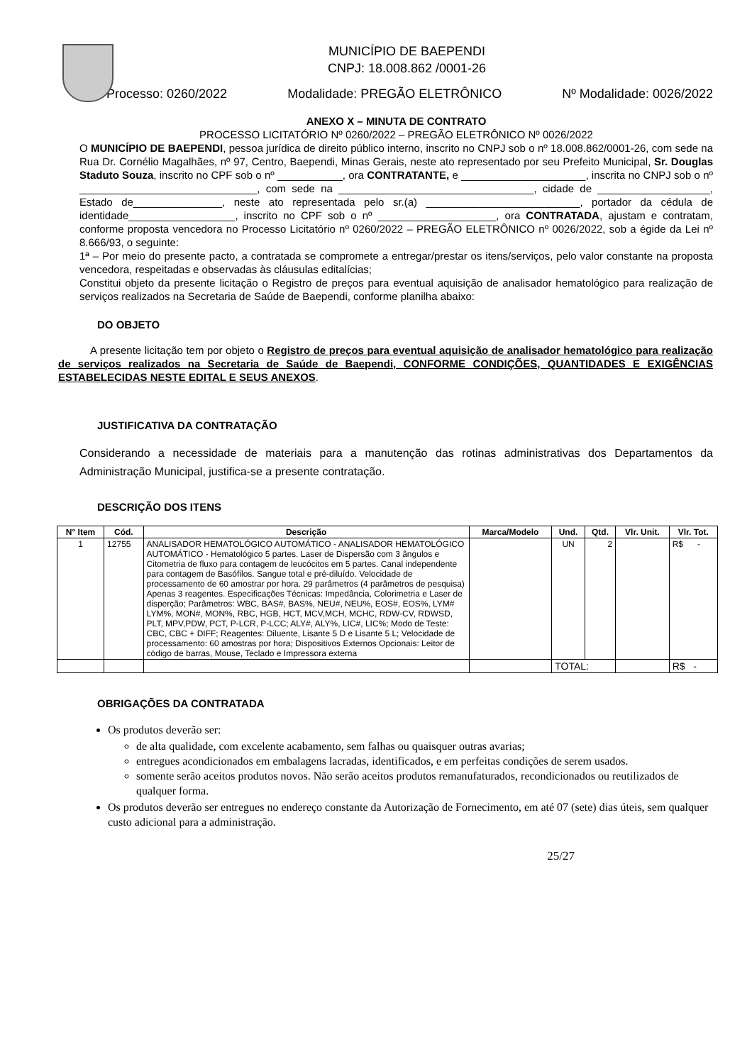MUNICÍPIO DE BAEPENDI
CNPJ: 18.008.862 /0001-26
Processo: 0260/2022 Modalidade: PREGÃO ELETRÔNICO Nº Modalidade: 0026/2022
ANEXO X – MINUTA DE CONTRATO
PROCESSO LICITATÓRIO Nº 0260/2022 – PREGÃO ELETRÔNICO Nº 0026/2022
O MUNICÍPIO DE BAEPENDI, pessoa jurídica de direito público interno, inscrito no CNPJ sob o nº 18.008.862/0001-26, com sede na Rua Dr. Cornélio Magalhães, nº 97, Centro, Baependi, Minas Gerais, neste ato representado por seu Prefeito Municipal, Sr. Douglas Staduto Souza, inscrito no CPF sob o nº ___________, ora CONTRATANTE, e _____________________, inscrita no CNPJ sob o nº ______________________________, com sede na _________________________________, cidade de ___________________, Estado de_______________, neste ato representada pelo sr.(a) __________________________, portador da cédula de identidade__________________, inscrito no CPF sob o nº ____________________, ora CONTRATADA, ajustam e contratam, conforme proposta vencedora no Processo Licitatório nº 0260/2022 – PREGÃO ELETRÔNICO nº 0026/2022, sob a égide da Lei nº 8.666/93, o seguinte:
1ª – Por meio do presente pacto, a contratada se compromete a entregar/prestar os itens/serviços, pelo valor constante na proposta vencedora, respeitadas e observadas às cláusulas editalícias;
Constitui objeto da presente licitação o Registro de preços para eventual aquisição de analisador hematológico para realização de serviços realizados na Secretaria de Saúde de Baependi, conforme planilha abaixo:
DO OBJETO
A presente licitação tem por objeto o Registro de preços para eventual aquisição de analisador hematológico para realização de serviços realizados na Secretaria de Saúde de Baependi, CONFORME CONDIÇÕES, QUANTIDADES E EXIGÊNCIAS ESTABELECIDAS NESTE EDITAL E SEUS ANEXOS.
JUSTIFICATIVA DA CONTRATAÇÃO
Considerando a necessidade de materiais para a manutenção das rotinas administrativas dos Departamentos da Administração Municipal, justifica-se a presente contratação.
DESCRIÇÃO DOS ITENS
| N° Item | Cód. | Descrição | Marca/Modelo | Und. | Qtd. | Vlr. Unit. | Vlr. Tot. |
| --- | --- | --- | --- | --- | --- | --- | --- |
| 1 | 12755 | ANALISADOR HEMATOLÓGICO AUTOMÁTICO - ANALISADOR HEMATOLÓGICO AUTOMÁTICO - Hematológico 5 partes. Laser de Dispersão com 3 ângulos e Citometria de fluxo para contagem de leucócitos em 5 partes. Canal independente para contagem de Basófilos. Sangue total e pré-diluído. Velocidade de processamento de 60 amostrar por hora. 29 parâmetros (4 parâmetros de pesquisa) Apenas 3 reagentes. Especificações Técnicas: Impedância, Colorimetria e Laser de disperção; Parâmetros: WBC, BAS#, BAS%, NEU#, NEU%, EOS#, EOS%, LYM# LYM%, MON#, MON%, RBC, HGB, HCT, MCV,MCH, MCHC, RDW-CV, RDWSD, PLT, MPV,PDW, PCT, P-LCR, P-LCC; ALY#, ALY%, LIC#, LIC%; Modo de Teste: CBC, CBC + DIFF; Reagentes: Diluente, Lisante 5 D e Lisante 5 L; Velocidade de processamento: 60 amostras por hora; Dispositivos Externos Opcionais: Leitor de código de barras, Mouse, Teclado e Impressora externa | | UN | 2 | | R$ - |
| | | | | TOTAL: | | | R$ - |
OBRIGAÇÕES DA CONTRATADA
Os produtos deverão ser:
de alta qualidade, com excelente acabamento, sem falhas ou quaisquer outras avarias;
entregues acondicionados em embalagens lacradas, identificados, e em perfeitas condições de serem usados.
somente serão aceitos produtos novos. Não serão aceitos produtos remanufaturados, recondicionados ou reutilizados de qualquer forma.
Os produtos deverão ser entregues no endereço constante da Autorização de Fornecimento, em até 07 (sete) dias úteis, sem qualquer custo adicional para a administração.
25/27